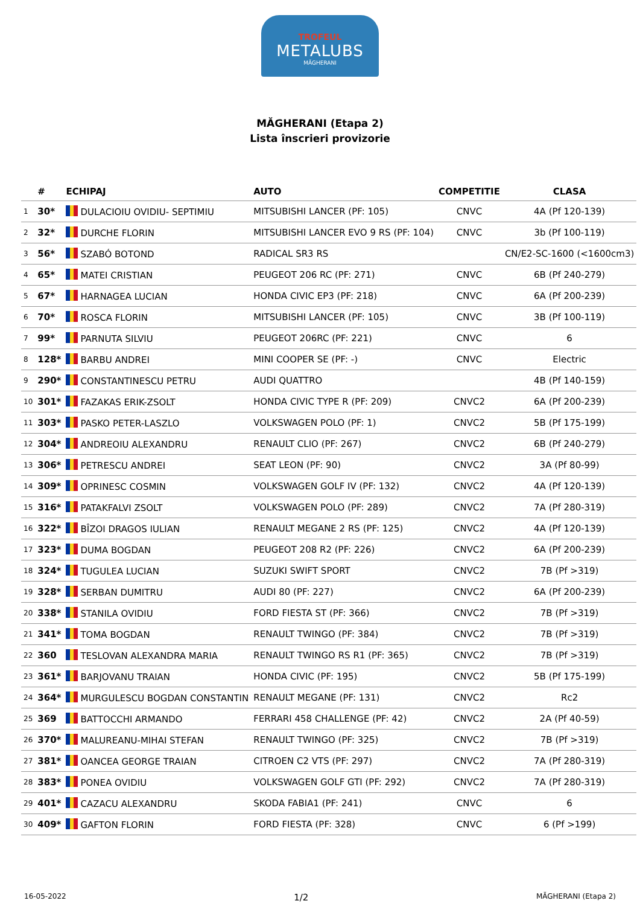TROFEUL
METALUBS
MĂGHERANI
MĂGHERANI (Etapa 2)
Lista înscrieri provizorie
| | # | ECHIPAJ | AUTO | COMPETITIE | CLASA |
| --- | --- | --- | --- | --- | --- |
| 1 | 30* | DULACIOIU OVIDIU- SEPTIMIU | MITSUBISHI LANCER (PF: 105) | CNVC | 4A (Pf 120-139) |
| 2 | 32* | DURCHE FLORIN | MITSUBISHI LANCER EVO 9 RS (PF: 104) | CNVC | 3b (Pf 100-119) |
| 3 | 56* | SZABÓ BOTOND | RADICAL SR3 RS | | CN/E2-SC-1600 (<1600cm3) |
| 4 | 65* | MATEI CRISTIAN | PEUGEOT 206 RC (PF: 271) | CNVC | 6B (Pf 240-279) |
| 5 | 67* | HARNAGEA LUCIAN | HONDA CIVIC EP3 (PF: 218) | CNVC | 6A (Pf 200-239) |
| 6 | 70* | ROSCA FLORIN | MITSUBISHI LANCER (PF: 105) | CNVC | 3B (Pf 100-119) |
| 7 | 99* | PARNUTA SILVIU | PEUGEOT 206RC (PF: 221) | CNVC | 6 |
| 8 | 128* | BARBU ANDREI | MINI COOPER SE (PF: -) | CNVC | Electric |
| 9 | 290* | CONSTANTINESCU PETRU | AUDI QUATTRO | | 4B (Pf 140-159) |
| 10 | 301* | FAZAKAS ERIK-ZSOLT | HONDA CIVIC TYPE R (PF: 209) | CNVC2 | 6A (Pf 200-239) |
| 11 | 303* | PASKO PETER-LASZLO | VOLKSWAGEN POLO (PF: 1) | CNVC2 | 5B (Pf 175-199) |
| 12 | 304* | ANDREOIU ALEXANDRU | RENAULT CLIO (PF: 267) | CNVC2 | 6B (Pf 240-279) |
| 13 | 306* | PETRESCU ANDREI | SEAT LEON (PF: 90) | CNVC2 | 3A (Pf 80-99) |
| 14 | 309* | OPRINESC COSMIN | VOLKSWAGEN GOLF IV (PF: 132) | CNVC2 | 4A (Pf 120-139) |
| 15 | 316* | PATAKFALVI ZSOLT | VOLKSWAGEN POLO (PF: 289) | CNVC2 | 7A (Pf 280-319) |
| 16 | 322* | BÎZOI DRAGOS IULIAN | RENAULT MEGANE 2 RS (PF: 125) | CNVC2 | 4A (Pf 120-139) |
| 17 | 323* | DUMA BOGDAN | PEUGEOT 208 R2 (PF: 226) | CNVC2 | 6A (Pf 200-239) |
| 18 | 324* | TUGULEA LUCIAN | SUZUKI SWIFT SPORT | CNVC2 | 7B (Pf >319) |
| 19 | 328* | SERBAN DUMITRU | AUDI 80 (PF: 227) | CNVC2 | 6A (Pf 200-239) |
| 20 | 338* | STANILA OVIDIU | FORD FIESTA ST (PF: 366) | CNVC2 | 7B (Pf >319) |
| 21 | 341* | TOMA BOGDAN | RENAULT TWINGO (PF: 384) | CNVC2 | 7B (Pf >319) |
| 22 | 360 | TESLOVAN ALEXANDRA MARIA | RENAULT TWINGO RS R1 (PF: 365) | CNVC2 | 7B (Pf >319) |
| 23 | 361* | BARJOVANU TRAIAN | HONDA CIVIC (PF: 195) | CNVC2 | 5B (Pf 175-199) |
| 24 | 364* | MURGULESCU BOGDAN CONSTANTIN | RENAULT MEGANE (PF: 131) | CNVC2 | Rc2 |
| 25 | 369 | BATTOCCHI ARMANDO | FERRARI 458 CHALLENGE (PF: 42) | CNVC2 | 2A (Pf 40-59) |
| 26 | 370* | MALUREANU-MIHAI STEFAN | RENAULT TWINGO (PF: 325) | CNVC2 | 7B (Pf >319) |
| 27 | 381* | OANCEA GEORGE TRAIAN | CITROEN C2 VTS (PF: 297) | CNVC2 | 7A (Pf 280-319) |
| 28 | 383* | PONEA OVIDIU | VOLKSWAGEN GOLF GTI (PF: 292) | CNVC2 | 7A (Pf 280-319) |
| 29 | 401* | CAZACU ALEXANDRU | SKODA FABIA1 (PF: 241) | CNVC | 6 |
| 30 | 409* | GAFTON FLORIN | FORD FIESTA (PF: 328) | CNVC | 6 (Pf >199) |
16-05-2022 1/2 MĂGHERANI (Etapa 2)